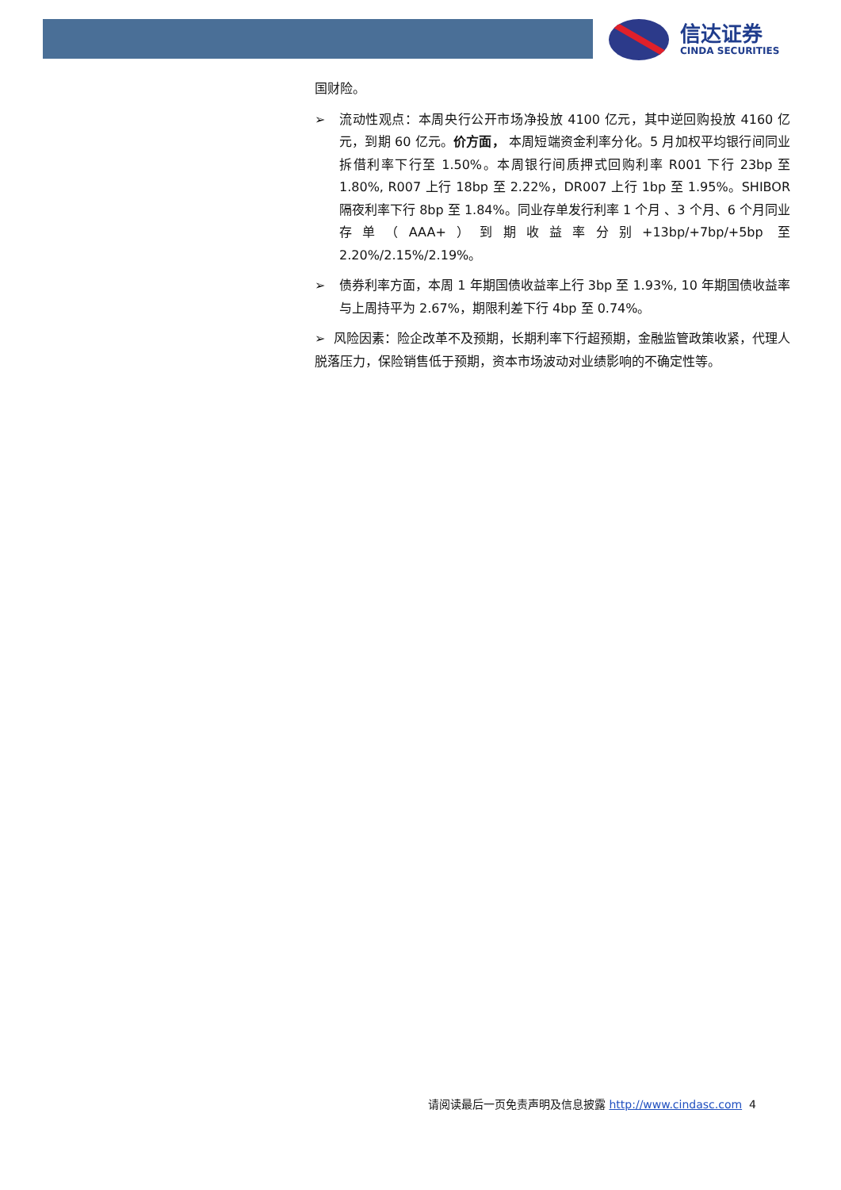信达证券
CINDA SECURITIES
国财险。
➢ 流动性观点：本周央行公开市场净投放 4100 亿元，其中逆回购投放 4160 亿元，到期 60 亿元。价方面， 本周短端资金利率分化。5 月加权平均银行间同业拆借利率下行至 1.50%。本周银行间质押式回购利率 R001 下行 23bp 至 1.80%, R007 上行 18bp 至 2.22%，DR007 上行 1bp 至 1.95%。SHIBOR 隔夜利率下行 8bp 至 1.84%。同业存单发行利率 1 个月 、3 个月、6 个月同业存单（AAA+）到期收益率分别+13bp/+7bp/+5bp 至 2.20%/2.15%/2.19%。
➢ 债券利率方面，本周 1 年期国债收益率上行 3bp 至 1.93%, 10 年期国债收益率与上周持平为 2.67%，期限利差下行 4bp 至 0.74%。
➢ 风险因素：险企改革不及预期，长期利率下行超预期，金融监管政策收紧，代理人脱落压力，保险销售低于预期，资本市场波动对业绩影响的不确定性等。
请阅读最后一页免责声明及信息披露 http://www.cindasc.com 4